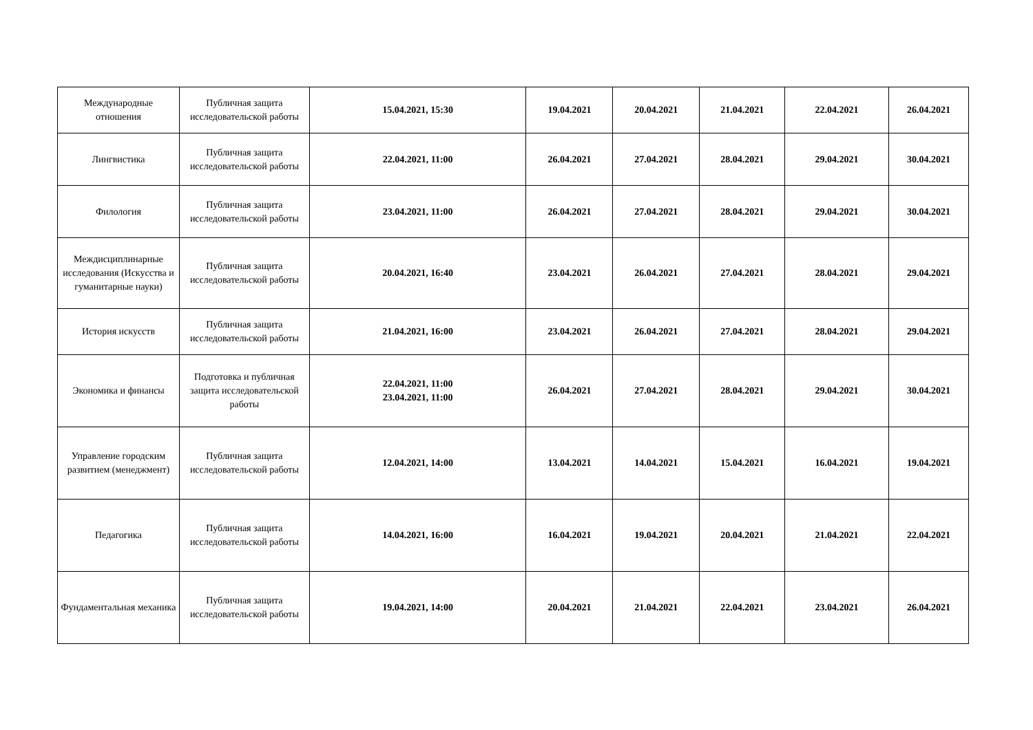| Международные отношения | Публичная защита исследовательской работы | 15.04.2021, 15:30 | 19.04.2021 | 20.04.2021 | 21.04.2021 | 22.04.2021 | 26.04.2021 |
| Лингвистика | Публичная защита исследовательской работы | 22.04.2021, 11:00 | 26.04.2021 | 27.04.2021 | 28.04.2021 | 29.04.2021 | 30.04.2021 |
| Филология | Публичная защита исследовательской работы | 23.04.2021, 11:00 | 26.04.2021 | 27.04.2021 | 28.04.2021 | 29.04.2021 | 30.04.2021 |
| Междисциплинарные исследования (Искусства и гуманитарные науки) | Публичная защита исследовательской работы | 20.04.2021, 16:40 | 23.04.2021 | 26.04.2021 | 27.04.2021 | 28.04.2021 | 29.04.2021 |
| История искусств | Публичная защита исследовательской работы | 21.04.2021, 16:00 | 23.04.2021 | 26.04.2021 | 27.04.2021 | 28.04.2021 | 29.04.2021 |
| Экономика и финансы | Подготовка и публичная защита исследовательской работы | 22.04.2021, 11:00 23.04.2021, 11:00 | 26.04.2021 | 27.04.2021 | 28.04.2021 | 29.04.2021 | 30.04.2021 |
| Управление городским развитием (менеджмент) | Публичная защита исследовательской работы | 12.04.2021, 14:00 | 13.04.2021 | 14.04.2021 | 15.04.2021 | 16.04.2021 | 19.04.2021 |
| Педагогика | Публичная защита исследовательской работы | 14.04.2021, 16:00 | 16.04.2021 | 19.04.2021 | 20.04.2021 | 21.04.2021 | 22.04.2021 |
| Фундаментальная механика | Публичная защита исследовательской работы | 19.04.2021, 14:00 | 20.04.2021 | 21.04.2021 | 22.04.2021 | 23.04.2021 | 26.04.2021 |